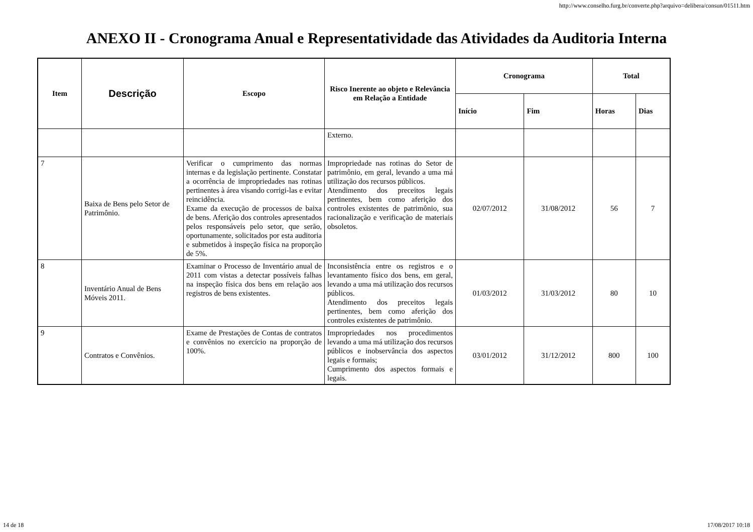http://www.conselho.furg.br/converte.php?arquivo=delibera/consun/01511.htm
ANEXO II - Cronograma Anual e Representatividade das Atividades da Auditoria Interna
| Item | Descrição | Escopo | Risco Inerente ao objeto e Relevância em Relação a Entidade | Cronograma | | Total | |
| --- | --- | --- | --- | --- | --- | --- | --- |
| | | | | Início | Fim | Horas | Dias |
| | | | Externo. | | | | |
| 7 | Baixa de Bens pelo Setor de Patrimônio. | Verificar o cumprimento das normas internas e da legislação pertinente. Constatar a ocorrência de impropriedades nas rotinas pertinentes à área visando corrigi-las e evitar reincidência. Exame da execução de processos de baixa de bens. Aferição dos controles apresentados pelos responsáveis pelo setor, que serão, oportunamente, solicitados por esta auditoria e submetidos à inspeção física na proporção de 5%. | Impropriedade nas rotinas do Setor de patrimônio, em geral, levando a uma má utilização dos recursos públicos. Atendimento dos preceitos legais pertinentes, bem como aferição dos controles existentes de patrimônio, sua racionalização e verificação de materiais obsoletos. | 02/07/2012 | 31/08/2012 | 56 | 7 |
| 8 | Inventário Anual de Bens Móveis 2011. | Examinar o Processo de Inventário anual de 2011 com vistas a detectar possíveis falhas na inspeção física dos bens em relação aos registros de bens existentes. | Inconsistência entre os registros e o levantamento físico dos bens, em geral, levando a uma má utilização dos recursos públicos. Atendimento dos preceitos legais pertinentes, bem como aferição dos controles existentes de patrimônio. | 01/03/2012 | 31/03/2012 | 80 | 10 |
| 9 | Contratos e Convênios. | Exame de Prestações de Contas de contratos e convênios no exercício na proporção de 100%. | Impropriedades nos procedimentos levando a uma má utilização dos recursos públicos e inobservância dos aspectos legais e formais; Cumprimento dos aspectos formais e legais. | 03/01/2012 | 31/12/2012 | 800 | 100 |
14 de 18 17/08/2017 10:18